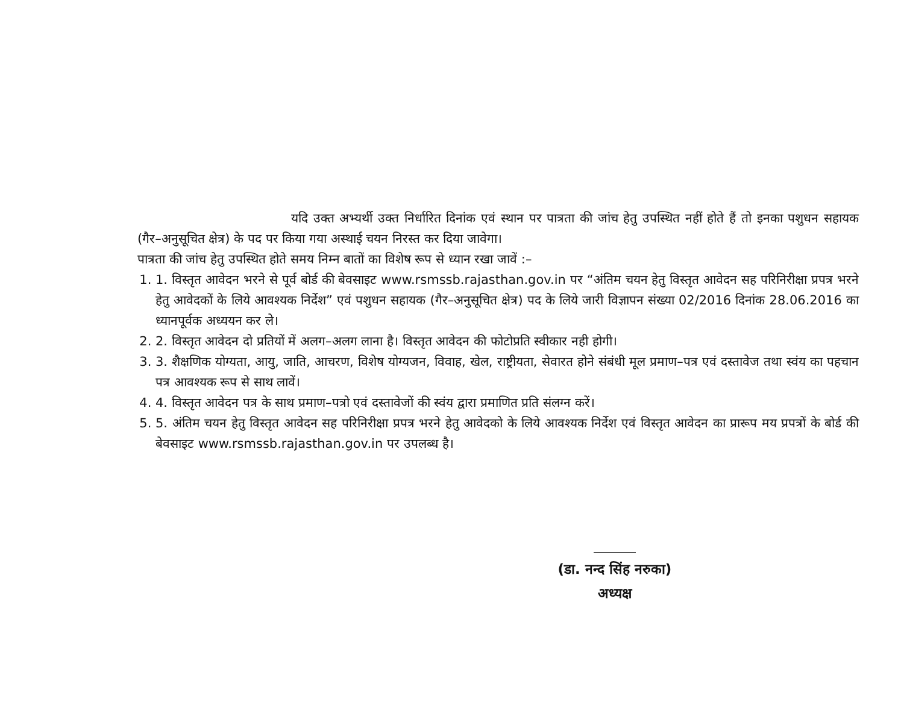यदि उक्त अभ्यर्थी उक्त निर्धारित दिनांक एवं स्थान पर पात्रता की जांच हेतु उपस्थित नहीं होते हैं तो इनका पशुधन सहायक (गैर–अनुसूचित क्षेत्र) के पद पर किया गया अस्थाई चयन निरस्त कर दिया जावेगा।
पात्रता की जांच हेतु उपस्थित होते समय निम्न बातों का विशेष रूप से ध्यान रखा जावें :–
1. 1. विस्तृत आवेदन भरने से पूर्व बोर्ड की बेवसाइट www.rsmssb.rajasthan.gov.in पर “अंतिम चयन हेतु विस्तृत आवेदन सह परिनिरीक्षा प्रपत्र भरने हेतु आवेदकों के लिये आवश्यक निर्देश” एवं पशुधन सहायक (गैर–अनुसूचित क्षेत्र) पद के लिये जारी विज्ञापन संख्या 02/2016 दिनांक 28.06.2016 का ध्यानपूर्वक अध्ययन कर ले।
2. 2. विस्तृत आवेदन दो प्रतियों में अलग–अलग लाना है। विस्तृत आवेदन की फोटोप्रति स्वीकार नही होगी।
3. 3. शैक्षणिक योग्यता, आयु, जाति, आचरण, विशेष योग्यजन, विवाह, खेल, राष्ट्रीयता, सेवारत होने संबंधी मूल प्रमाण–पत्र एवं दस्तावेज तथा स्वंय का पहचान पत्र आवश्यक रूप से साथ लावें।
4. 4. विस्तृत आवेदन पत्र के साथ प्रमाण–पत्रो एवं दस्तावेजों की स्वंय द्वारा प्रमाणित प्रति संलग्न करें।
5. 5. अंतिम चयन हेतु विस्तृत आवेदन सह परिनिरीक्षा प्रपत्र भरने हेतु आवेदको के लिये आवश्यक निर्देश एवं विस्तृत आवेदन का प्रारूप मय प्रपत्रों के बोर्ड की बेवसाइट www.rsmssb.rajasthan.gov.in पर उपलब्ध है।
(डा. नन्द सिंह नरुका)
अध्यक्ष